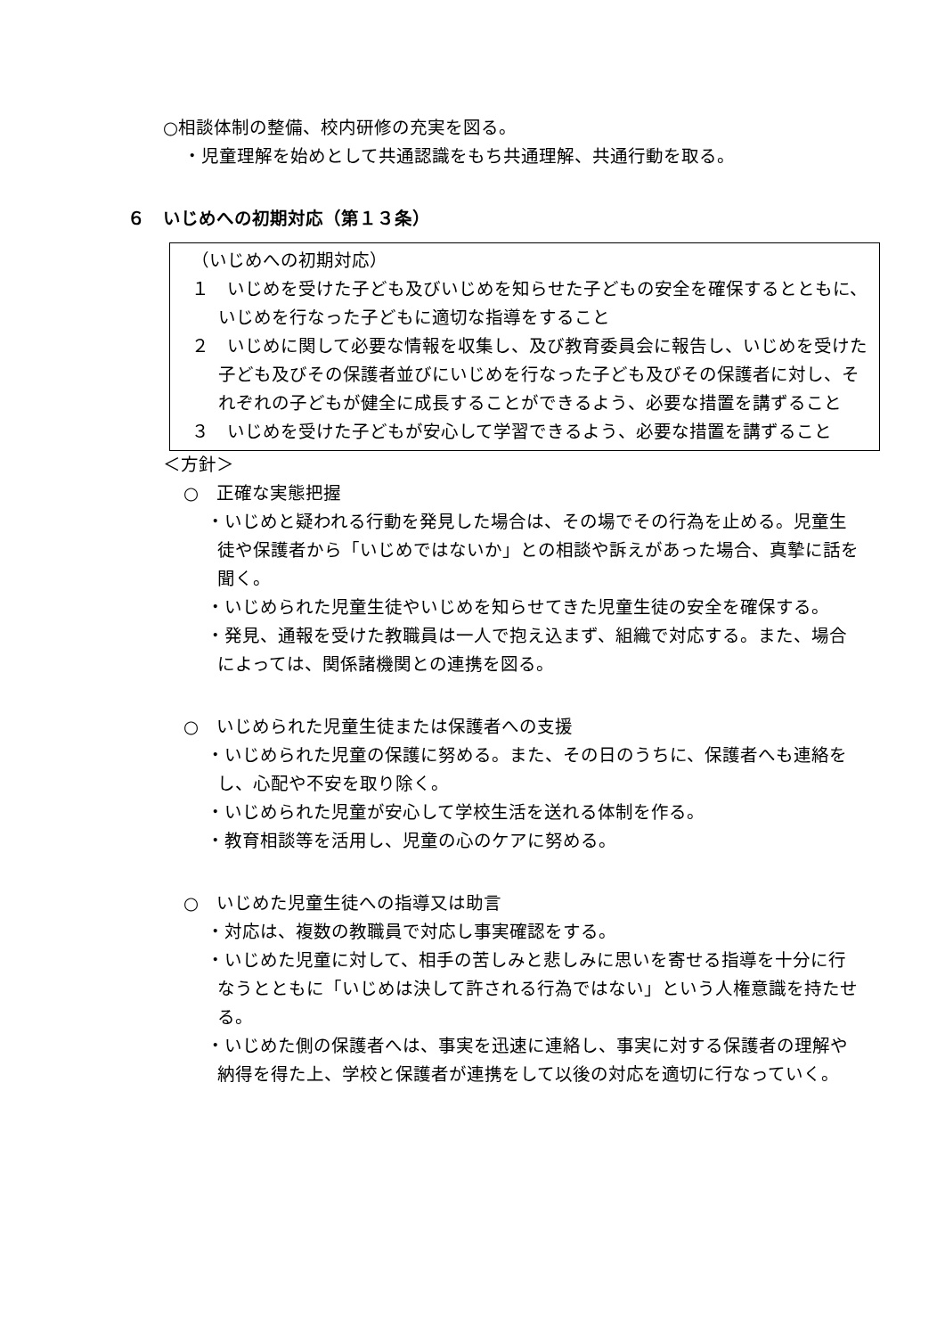○相談体制の整備、校内研修の充実を図る。
・児童理解を始めとして共通認識をもち共通理解、共通行動を取る。
６　いじめへの初期対応（第１３条）
（いじめへの初期対応）
１　いじめを受けた子ども及びいじめを知らせた子どもの安全を確保するとともに、いじめを行なった子どもに適切な指導をすること
２　いじめに関して必要な情報を収集し、及び教育委員会に報告し、いじめを受けた子ども及びその保護者並びにいじめを行なった子ども及びその保護者に対し、それぞれの子どもが健全に成長することができるよう、必要な措置を講ずること
３　いじめを受けた子どもが安心して学習できるよう、必要な措置を講ずること
＜方針＞
○　正確な実態把握
・いじめと疑われる行動を発見した場合は、その場でその行為を止める。児童生徒や保護者から「いじめではないか」との相談や訴えがあった場合、真摯に話を聞く。
・いじめられた児童生徒やいじめを知らせてきた児童生徒の安全を確保する。
・発見、通報を受けた教職員は一人で抱え込まず、組織で対応する。また、場合によっては、関係諸機関との連携を図る。
○　いじめられた児童生徒または保護者への支援
・いじめられた児童の保護に努める。また、その日のうちに、保護者へも連絡をし、心配や不安を取り除く。
・いじめられた児童が安心して学校生活を送れる体制を作る。
・教育相談等を活用し、児童の心のケアに努める。
○　いじめた児童生徒への指導又は助言
・対応は、複数の教職員で対応し事実確認をする。
・いじめた児童に対して、相手の苦しみと悲しみに思いを寄せる指導を十分に行なうとともに「いじめは決して許される行為ではない」という人権意識を持たせる。
・いじめた側の保護者へは、事実を迅速に連絡し、事実に対する保護者の理解や納得を得た上、学校と保護者が連携をして以後の対応を適切に行なっていく。